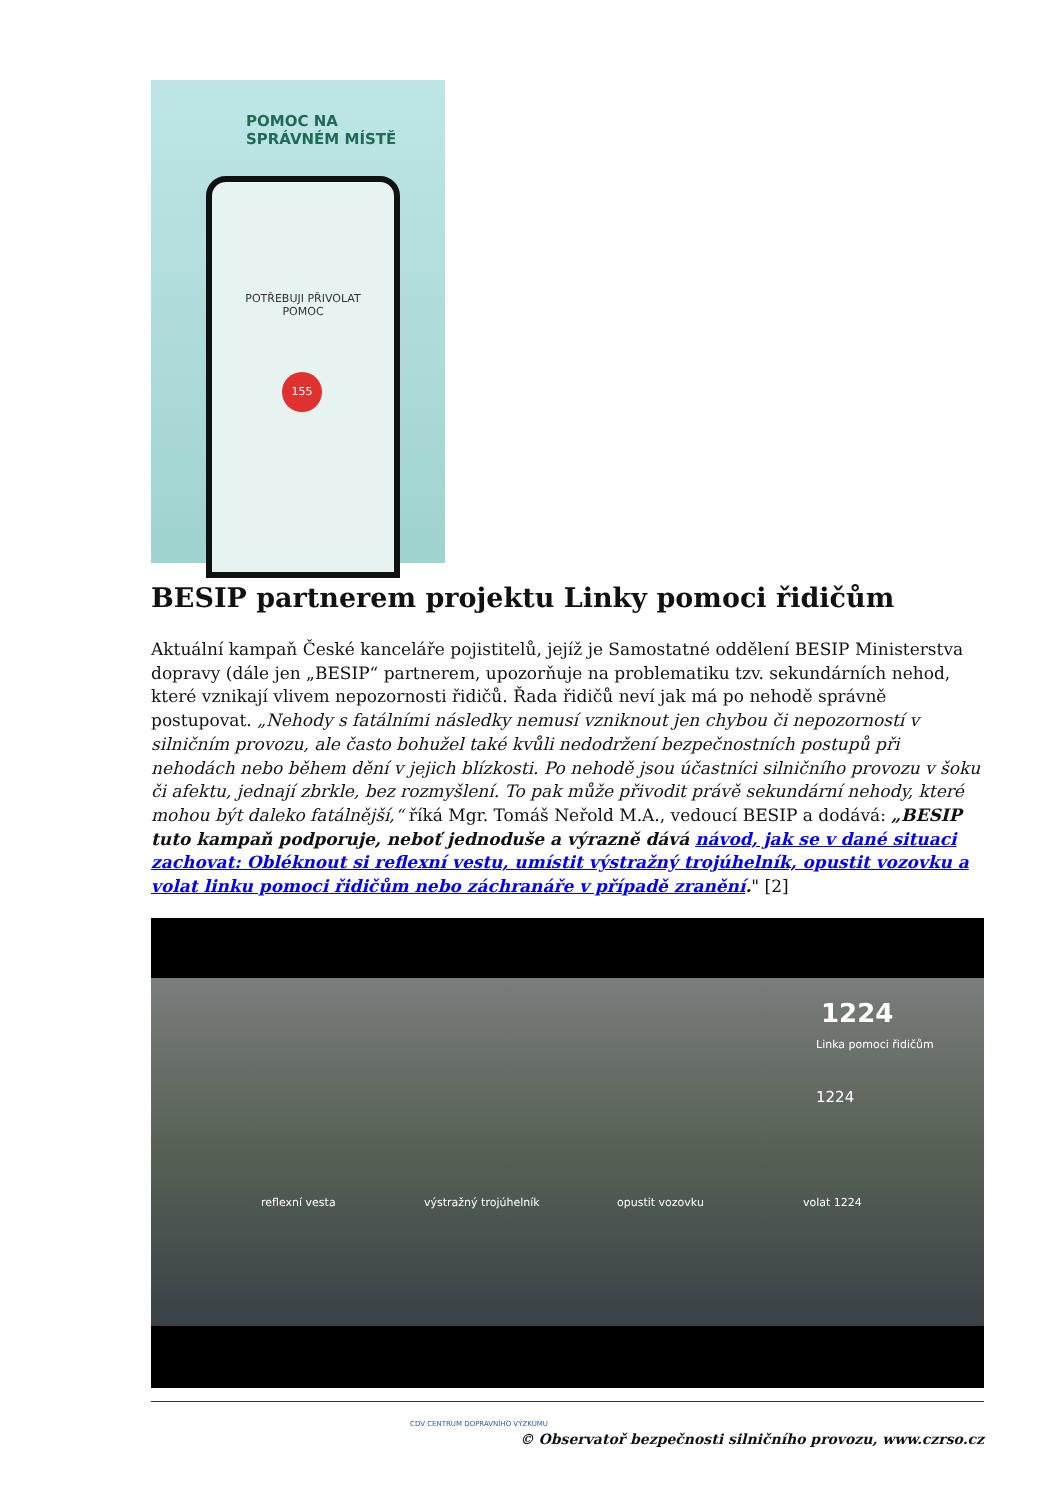POMOC NA
SPRÁVNÉM MÍSTĚ
POTŘEBUJI PŘIVOLAT
POMOC
155
BESIP partnerem projektu Linky pomoci řidičům
Aktuální kampaň České kanceláře pojistitelů, jejíž je Samostatné oddělení BESIP Ministerstva dopravy (dále jen „BESIP“ partnerem, upozorňuje na problematiku tzv. sekundárních nehod, které vznikají vlivem nepozornosti řidičů. Řada řidičů neví jak má po nehodě správně postupovat. „Nehody s fatálními následky nemusí vzniknout jen chybou či nepozorností v silničním provozu, ale často bohužel také kvůli nedodržení bezpečnostních postupů při nehodách nebo během dění v jejich blízkosti. Po nehodě jsou účastníci silničního provozu v šoku či afektu, jednají zbrkle, bez rozmyšlení. To pak může přivodit právě sekundární nehody, které mohou být daleko fatálnější,“ říká Mgr. Tomáš Neřold M.A., vedoucí BESIP a dodává: „BESIP tuto kampaň podporuje, neboť jednoduše a výrazně dává návod, jak se v dané situaci zachovat: Obléknout si reflexní vestu, umístit výstražný trojúhelník, opustit vozovku a volat linku pomoci řidičům nebo záchranáře v případě zranění." [2]
1224
Linka pomoci řidičům
reflexní vesta výstražný trojúhelník opustit vozovku volat 1224
1224
CDV CENTRUM DOPRAVNÍHO VÝZKUMU
© Observatoř bezpečnosti silničního provozu, www.czrso.cz